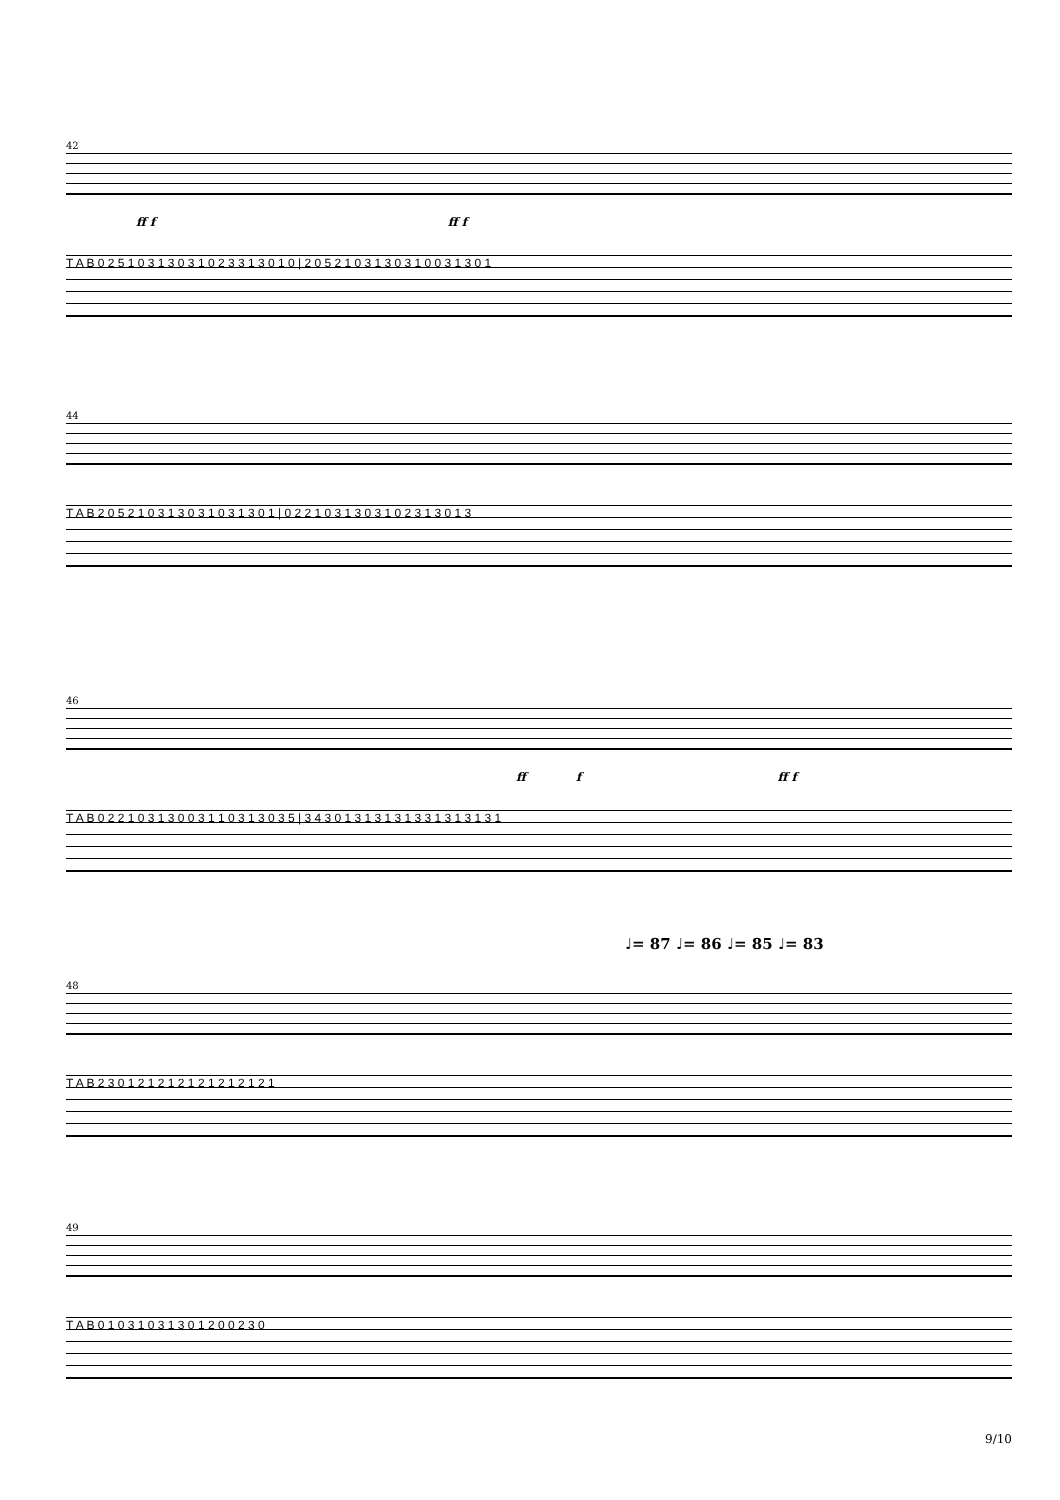42
ff f ff f
T A B 0 2 5 1 0 3 1 3 0 3 1 0 2 3 3 1 3 0 1 0 | 2 0 5 2 1 0 3 1 3 0 3 1 0 0 3 1 3 0 1
44
T A B 2 0 5 2 1 0 3 1 3 0 3 1 0 3 1 3 0 1 | 0 2 2 1 0 3 1 3 0 3 1 0 2 3 1 3 0 1 3
46
ff f ff f
T A B 0 2 2 1 0 3 1 3 0 0 3 1 1 0 3 1 3 0 3 5 | 3 4 3 0 1 3 1 3 1 3 1 3 3 1 3 1 3 1 3 1
♩= 87 ♩= 86 ♩= 85 ♩= 83
48
T A B 2 3 0 1 2 1 2 1 2 1 2 1 2 1 2 1 2 1
49
T A B 0 1 0 3 1 0 3 1 3 0 1 2 0 0 2 3 0
9/10